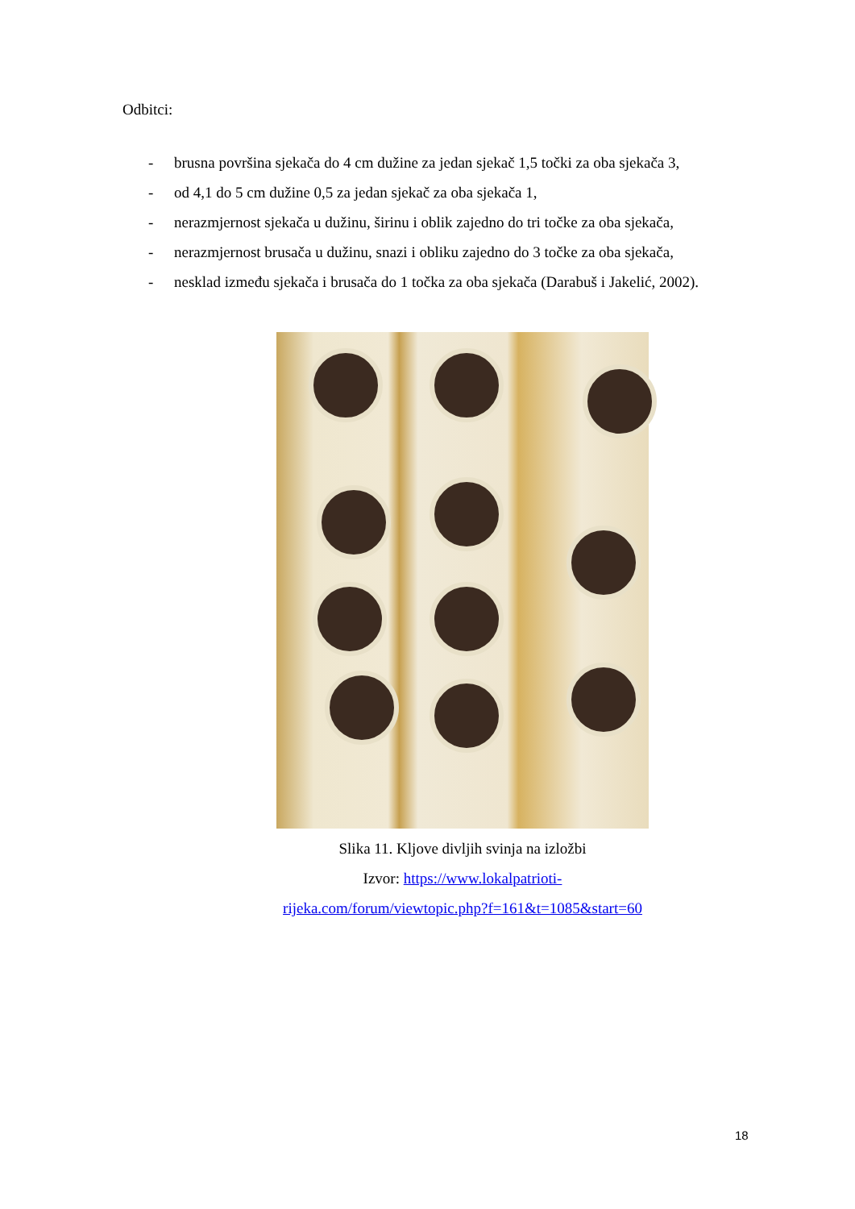Odbitci:
- brusna površina sjekača do 4 cm dužine za jedan sjekač 1,5 točki za oba sjekača 3,
- od 4,1 do 5 cm dužine 0,5 za jedan sjekač za oba sjekača 1,
- nerazmjernost sjekača u dužinu, širinu i oblik zajedno do tri točke za oba sjekača,
- nerazmjernost brusača u dužinu, snazi i obliku zajedno do 3 točke za oba sjekača,
- nesklad između sjekača i brusača do 1 točka za oba sjekača (Darabuš i Jakelić, 2002).
Slika 11. Kljove divljih svinja na izložbi
Izvor: https://www.lokalpatrioti-
rijeka.com/forum/viewtopic.php?f=161&t=1085&start=60
18